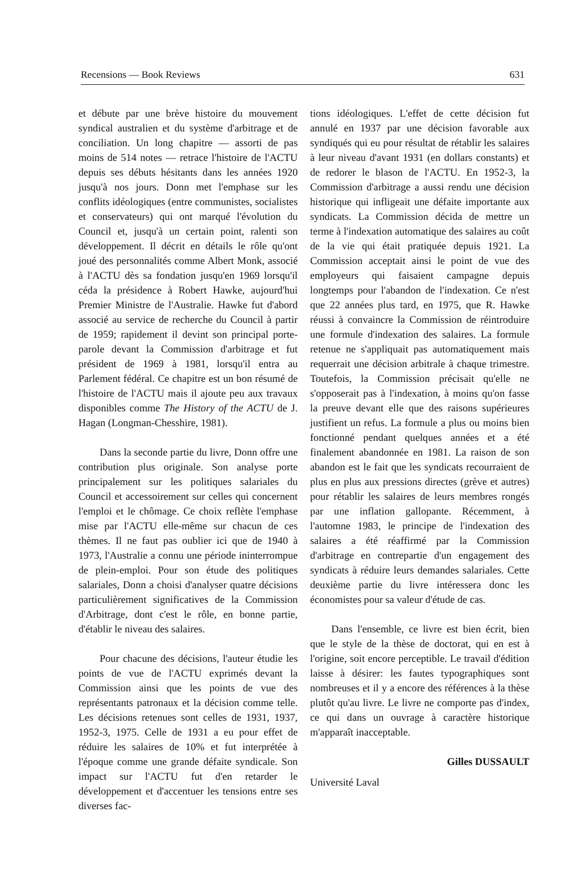Recensions — Book Reviews 631
et débute par une brève histoire du mouvement syndical australien et du système d'arbitrage et de conciliation. Un long chapitre — assorti de pas moins de 514 notes — retrace l'histoire de l'ACTU depuis ses débuts hésitants dans les années 1920 jusqu'à nos jours. Donn met l'emphase sur les conflits idéologiques (entre communistes, socialistes et conservateurs) qui ont marqué l'évolution du Council et, jusqu'à un certain point, ralenti son développement. Il décrit en détails le rôle qu'ont joué des personnalités comme Albert Monk, associé à l'ACTU dès sa fondation jusqu'en 1969 lorsqu'il céda la présidence à Robert Hawke, aujourd'hui Premier Ministre de l'Australie. Hawke fut d'abord associé au service de recherche du Council à partir de 1959; rapidement il devint son principal porte-parole devant la Commission d'arbitrage et fut président de 1969 à 1981, lorsqu'il entra au Parlement fédéral. Ce chapitre est un bon résumé de l'histoire de l'ACTU mais il ajoute peu aux travaux disponibles comme The History of the ACTU de J. Hagan (Longman-Chesshire, 1981).
Dans la seconde partie du livre, Donn offre une contribution plus originale. Son analyse porte principalement sur les politiques salariales du Council et accessoirement sur celles qui concernent l'emploi et le chômage. Ce choix reflète l'emphase mise par l'ACTU elle-même sur chacun de ces thèmes. Il ne faut pas oublier ici que de 1940 à 1973, l'Australie a connu une période ininterrompue de plein-emploi. Pour son étude des politiques salariales, Donn a choisi d'analyser quatre décisions particulièrement significatives de la Commission d'Arbitrage, dont c'est le rôle, en bonne partie, d'établir le niveau des salaires.
Pour chacune des décisions, l'auteur étudie les points de vue de l'ACTU exprimés devant la Commission ainsi que les points de vue des représentants patronaux et la décision comme telle. Les décisions retenues sont celles de 1931, 1937, 1952-3, 1975. Celle de 1931 a eu pour effet de réduire les salaires de 10% et fut interprétée à l'époque comme une grande défaite syndicale. Son impact sur l'ACTU fut d'en retarder le développement et d'accentuer les tensions entre ses diverses fac-
tions idéologiques. L'effet de cette décision fut annulé en 1937 par une décision favorable aux syndiqués qui eu pour résultat de rétablir les salaires à leur niveau d'avant 1931 (en dollars constants) et de redorer le blason de l'ACTU. En 1952-3, la Commission d'arbitrage a aussi rendu une décision historique qui infligeait une défaite importante aux syndicats. La Commission décida de mettre un terme à l'indexation automatique des salaires au coût de la vie qui était pratiquée depuis 1921. La Commission acceptait ainsi le point de vue des employeurs qui faisaient campagne depuis longtemps pour l'abandon de l'indexation. Ce n'est que 22 années plus tard, en 1975, que R. Hawke réussi à convaincre la Commission de réintroduire une formule d'indexation des salaires. La formule retenue ne s'appliquait pas automatiquement mais requerrait une décision arbitrale à chaque trimestre. Toutefois, la Commission précisait qu'elle ne s'opposerait pas à l'indexation, à moins qu'on fasse la preuve devant elle que des raisons supérieures justifient un refus. La formule a plus ou moins bien fonctionné pendant quelques années et a été finalement abandonnée en 1981. La raison de son abandon est le fait que les syndicats recourraient de plus en plus aux pressions directes (grève et autres) pour rétablir les salaires de leurs membres rongés par une inflation gallopante. Récemment, à l'automne 1983, le principe de l'indexation des salaires a été réaffirmé par la Commission d'arbitrage en contrepartie d'un engagement des syndicats à réduire leurs demandes salariales. Cette deuxième partie du livre intéressera donc les économistes pour sa valeur d'étude de cas.
Dans l'ensemble, ce livre est bien écrit, bien que le style de la thèse de doctorat, qui en est à l'origine, soit encore perceptible. Le travail d'édition laisse à désirer: les fautes typographiques sont nombreuses et il y a encore des références à la thèse plutôt qu'au livre. Le livre ne comporte pas d'index, ce qui dans un ouvrage à caractère historique m'apparaît inacceptable.
Gilles DUSSAULT
Université Laval